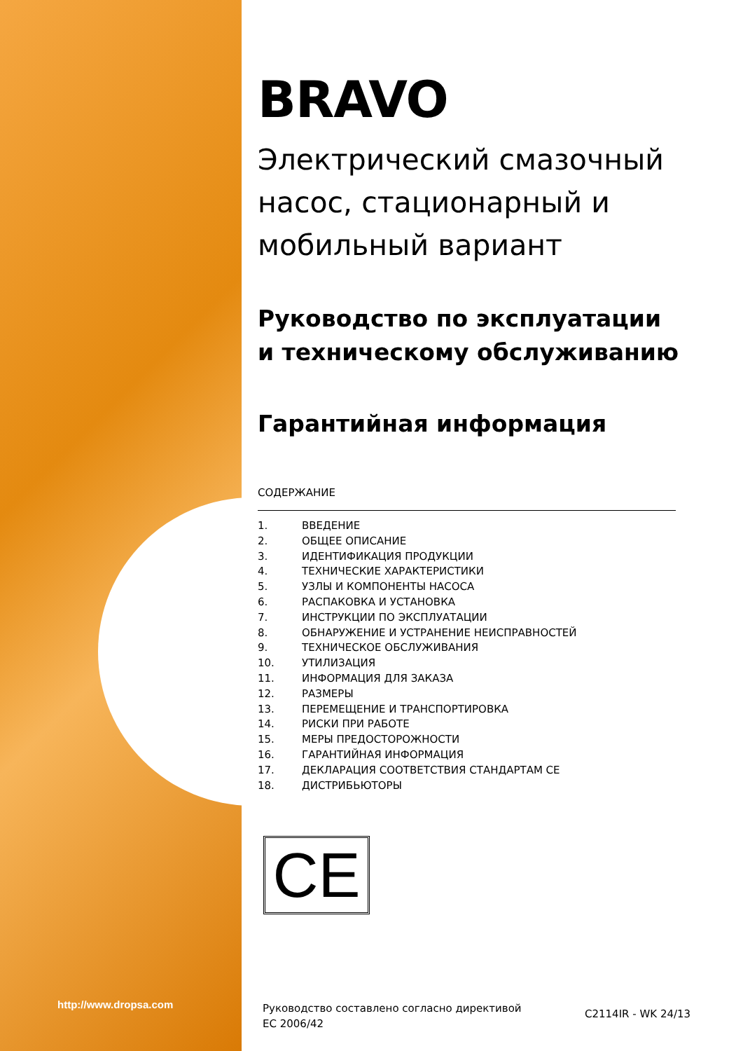http://www.dropsa.com
BRAVO
Электрический смазочный насос, стационарный и мобильный вариант
Руководство по эксплуатации и техническому обслуживанию
Гарантийная информация
СОДЕРЖАНИЕ
1. ВВЕДЕНИЕ
2. ОБЩЕЕ ОПИСАНИЕ
3. ИДЕНТИФИКАЦИЯ ПРОДУКЦИИ
4. ТЕХНИЧЕСКИЕ ХАРАКТЕРИСТИКИ
5. УЗЛЫ И КОМПОНЕНТЫ НАСОСА
6. РАСПАКОВКА И УСТАНОВКА
7. ИНСТРУКЦИИ ПО ЭКСПЛУАТАЦИИ
8. ОБНАРУЖЕНИЕ И УСТРАНЕНИЕ НЕИСПРАВНОСТЕЙ
9. ТЕХНИЧЕСКОЕ ОБСЛУЖИВАНИЯ
10. УТИЛИЗАЦИЯ
11. ИНФОРМАЦИЯ ДЛЯ ЗАКАЗА
12. РАЗМЕРЫ
13. ПЕРЕМЕЩЕНИЕ И ТРАНСПОРТИРОВКА
14. РИСКИ ПРИ РАБОТЕ
15. МЕРЫ ПРЕДОСТОРОЖНОСТИ
16. ГАРАНТИЙНАЯ ИНФОРМАЦИЯ
17. ДЕКЛАРАЦИЯ СООТВЕТСТВИЯ СТАНДАРТАМ CE
18. ДИСТРИБЬЮТОРЫ
CE
Руководство составлено согласно директивой
EC 2006/42
C2114IR - WK 24/13